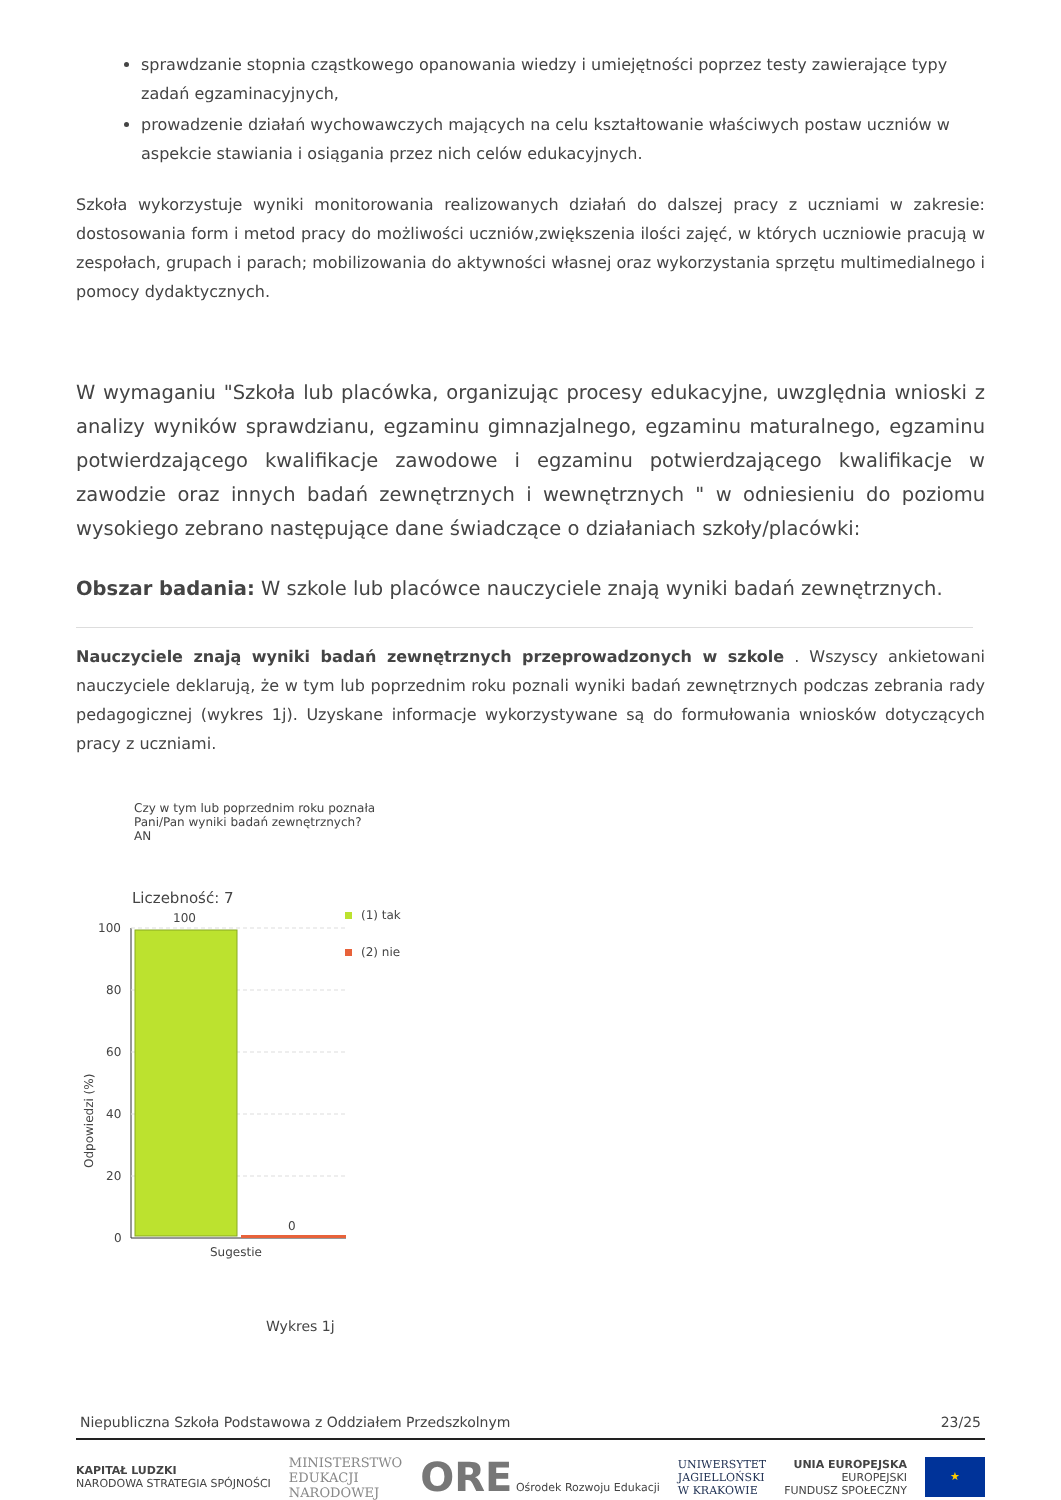sprawdzanie stopnia cząstkowego opanowania wiedzy i umiejętności poprzez testy zawierające typy zadań egzaminacyjnych,
prowadzenie działań wychowawczych mających na celu kształtowanie właściwych postaw uczniów w aspekcie stawiania i osiągania przez nich celów edukacyjnych.
Szkoła wykorzystuje wyniki monitorowania realizowanych działań do dalszej pracy z uczniami w zakresie: dostosowania form i metod pracy do możliwości uczniów,zwiększenia ilości zajęć, w których uczniowie pracują w zespołach, grupach i parach; mobilizowania do aktywności własnej oraz wykorzystania sprzętu multimedialnego i pomocy dydaktycznych.
W wymaganiu "Szkoła lub placówka, organizując procesy edukacyjne, uwzględnia wnioski z analizy wyników sprawdzianu, egzaminu gimnazjalnego, egzaminu maturalnego, egzaminu potwierdzającego kwalifikacje zawodowe i egzaminu potwierdzającego kwalifikacje w zawodzie oraz innych badań zewnętrznych i wewnętrznych " w odniesieniu do poziomu wysokiego zebrano następujące dane świadczące o działaniach szkoły/placówki:
Obszar badania: W szkole lub placówce nauczyciele znają wyniki badań zewnętrznych.
Nauczyciele znają wyniki badań zewnętrznych przeprowadzonych w szkole . Wszyscy ankietowani nauczyciele deklarują, że w tym lub poprzednim roku poznali wyniki badań zewnętrznych podczas zebrania rady pedagogicznej (wykres 1j). Uzyskane informacje wykorzystywane są do formułowania wniosków dotyczących pracy z uczniami.
Czy w tym lub poprzednim roku poznała
Pani/Pan wyniki badań zewnętrznych?
AN
Liczebność: 7
100
80
60
40
20
0
100
0
Sugestie
Odpowiedzi (%)
(1) tak
(2) nie
Wykres 1j
Niepubliczna Szkoła Podstawowa z Oddziałem Przedszkolnym 23/25
KAPITAŁ LUDZKI
NARODOWA STRATEGIA SPÓJNOŚCI MINISTERSTWO
EDUKACJI
NARODOWEJ ORE Ośrodek Rozwoju Edukacji UNIWERSYTET
JAGIELLOŃSKI
W KRAKOWIE UNIA EUROPEJSKA
EUROPEJSKI
FUNDUSZ SPOŁECZNY ★